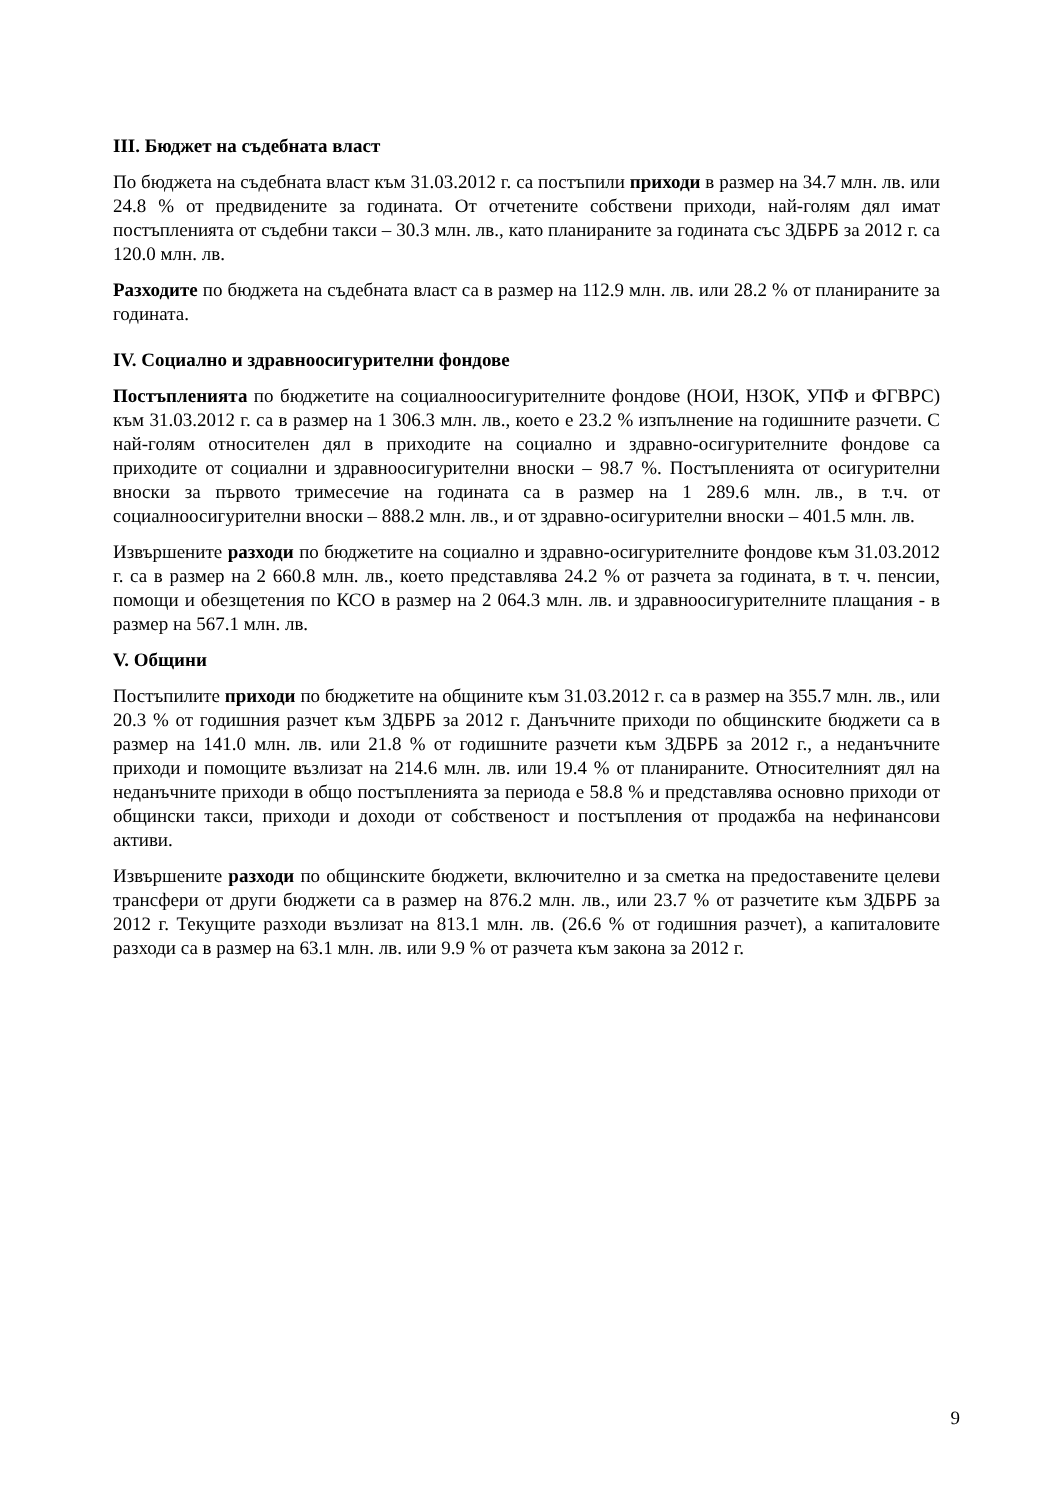III. Бюджет на съдебната власт
По бюджета на съдебната власт към 31.03.2012 г. са постъпили приходи в размер на 34.7 млн. лв. или 24.8 % от предвидените за годината. От отчетените собствени приходи, най-голям дял имат постъпленията от съдебни такси – 30.3 млн. лв., като планираните за годината със ЗДБРБ за 2012 г. са 120.0 млн. лв.
Разходите по бюджета на съдебната власт са в размер на 112.9 млн. лв. или 28.2 % от планираните за годината.
IV. Социално и здравноосигурителни фондове
Постъпленията по бюджетите на социалноосигурителните фондове (НОИ, НЗОК, УПФ и ФГВРС) към 31.03.2012 г. са в размер на 1 306.3 млн. лв., което е 23.2 % изпълнение на годишните разчети. С най-голям относителен дял в приходите на социално и здравно-осигурителните фондове са приходите от социални и здравноосигурителни вноски – 98.7 %. Постъпленията от осигурителни вноски за първото тримесечие на годината са в размер на 1 289.6 млн. лв., в т.ч. от социалноосигурителни вноски – 888.2 млн. лв., и от здравно-осигурителни вноски – 401.5 млн. лв.
Извършените разходи по бюджетите на социално и здравно-осигурителните фондове към 31.03.2012 г. са в размер на 2 660.8 млн. лв., което представлява 24.2 % от разчета за годината, в т. ч. пенсии, помощи и обезщетения по КСО в размер на 2 064.3 млн. лв. и здравноосигурителните плащания - в размер на 567.1 млн. лв.
V. Общини
Постъпилите приходи по бюджетите на общините към 31.03.2012 г. са в размер на 355.7 млн. лв., или 20.3 % от годишния разчет към ЗДБРБ за 2012 г. Данъчните приходи по общинските бюджети са в размер на 141.0 млн. лв. или 21.8 % от годишните разчети към ЗДБРБ за 2012 г., а неданъчните приходи и помощите възлизат на 214.6 млн. лв. или 19.4 % от планираните. Относителният дял на неданъчните приходи в общо постъпленията за периода е 58.8 % и представлява основно приходи от общински такси, приходи и доходи от собственост и постъпления от продажба на нефинансови активи.
Извършените разходи по общинските бюджети, включително и за сметка на предоставените целеви трансфери от други бюджети са в размер на 876.2 млн. лв., или 23.7 % от разчетите към ЗДБРБ за 2012 г. Текущите разходи възлизат на 813.1 млн. лв. (26.6 % от годишния разчет), а капиталовите разходи са в размер на 63.1 млн. лв. или 9.9 % от разчета към закона за 2012 г.
9